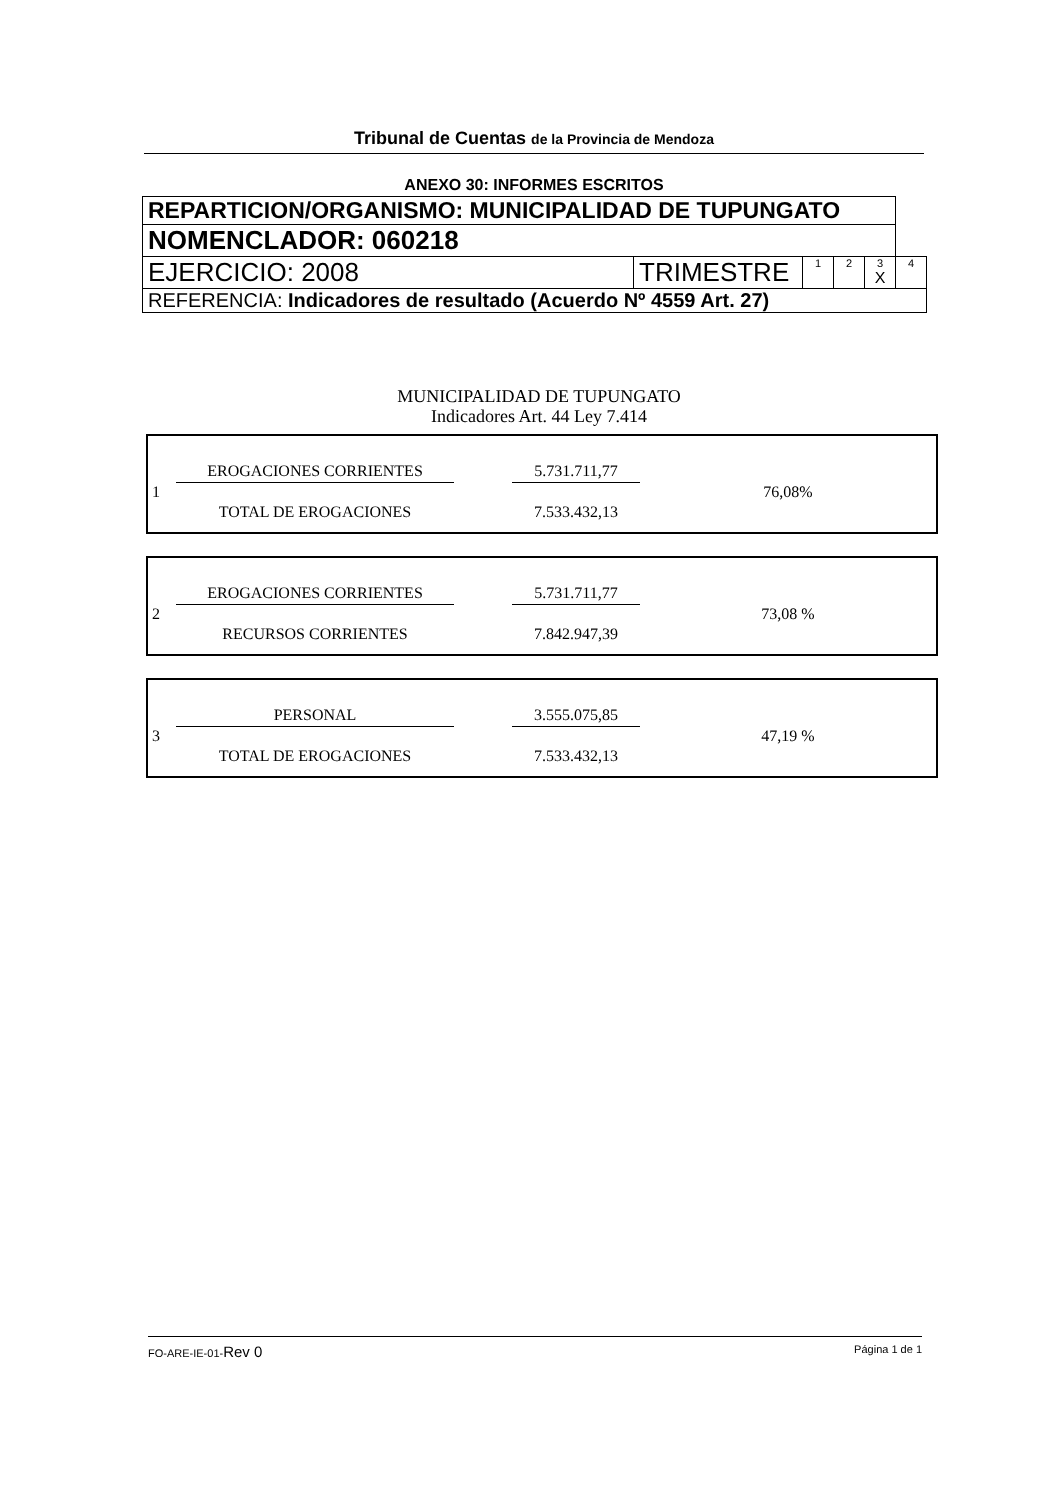Tribunal de Cuentas de la Provincia de Mendoza
ANEXO 30: INFORMES ESCRITOS
| REPARTICION/ORGANISMO: MUNICIPALIDAD DE TUPUNGATO | | | | | |
| NOMENCLADOR: 060218 | | | | | |
| EJERCICIO: 2008 | TRIMESTRE | 1 | 2 | 3 X | 4 |
| REFERENCIA: Indicadores de resultado (Acuerdo Nº 4559 Art. 27) | | | | | |
MUNICIPALIDAD DE TUPUNGATO
Indicadores Art. 44 Ley 7.414
| 1 | EROGACIONES CORRIENTES | | 5.731.711,77 | 76,08% |
| | TOTAL DE EROGACIONES | | 7.533.432,13 | |
| 2 | EROGACIONES CORRIENTES | | 5.731.711,77 | 73,08 % |
| | RECURSOS CORRIENTES | | 7.842.947,39 | |
| 3 | PERSONAL | | 3.555.075,85 | 47,19 % |
| | TOTAL DE EROGACIONES | | 7.533.432,13 | |
FO-ARE-IE-01-Rev 0 Página 1 de 1